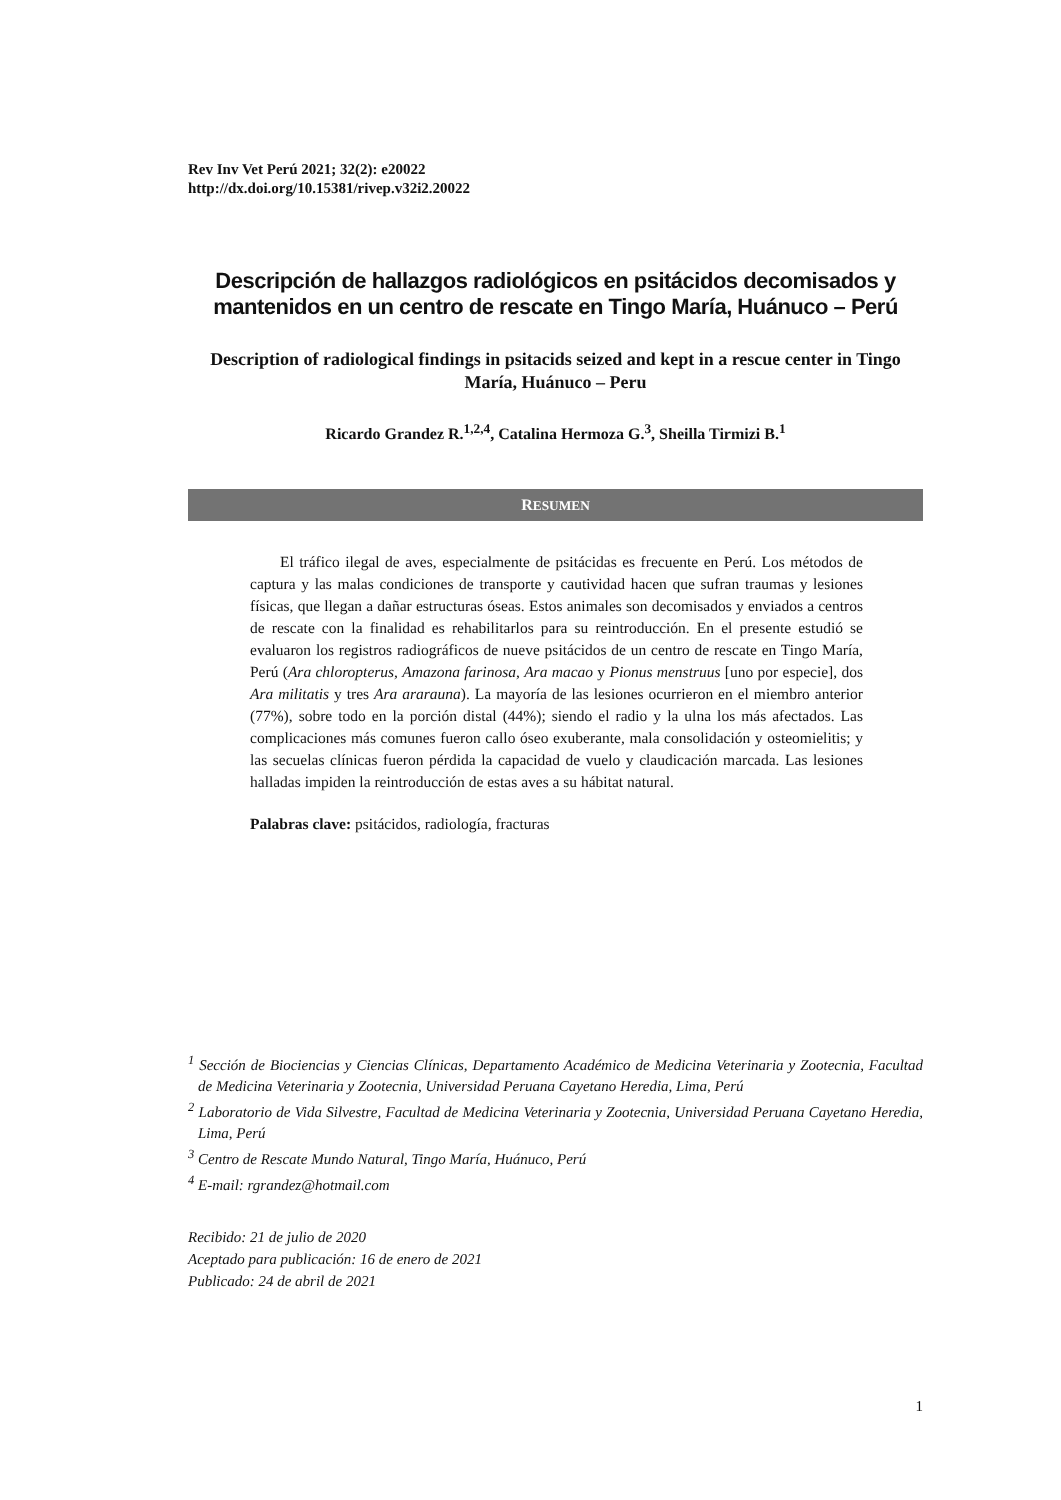Rev Inv Vet Perú 2021; 32(2): e20022
http://dx.doi.org/10.15381/rivep.v32i2.20022
Descripción de hallazgos radiológicos en psitácidos decomisados y mantenidos en un centro de rescate en Tingo María, Huánuco – Perú
Description of radiological findings in psitacids seized and kept in a rescue center in Tingo María, Huánuco – Peru
Ricardo Grandez R.<sup>1,2,4</sup>, Catalina Hermoza G.<sup>3</sup>, Sheilla Tirmizi B.<sup>1</sup>
RESUMEN
El tráfico ilegal de aves, especialmente de psitácidas es frecuente en Perú. Los métodos de captura y las malas condiciones de transporte y cautividad hacen que sufran traumas y lesiones físicas, que llegan a dañar estructuras óseas. Estos animales son decomisados y enviados a centros de rescate con la finalidad es rehabilitarlos para su reintroducción. En el presente estudió se evaluaron los registros radiográficos de nueve psitácidos de un centro de rescate en Tingo María, Perú (Ara chloropterus, Amazona farinosa, Ara macao y Pionus menstruus [uno por especie], dos Ara militatis y tres Ara ararauna). La mayoría de las lesiones ocurrieron en el miembro anterior (77%), sobre todo en la porción distal (44%); siendo el radio y la ulna los más afectados. Las complicaciones más comunes fueron callo óseo exuberante, mala consolidación y osteomielitis; y las secuelas clínicas fueron pérdida la capacidad de vuelo y claudicación marcada. Las lesiones halladas impiden la reintroducción de estas aves a su hábitat natural.
Palabras clave: psitácidos, radiología, fracturas
<sup>1</sup> Sección de Biociencias y Ciencias Clínicas, Departamento Académico de Medicina Veterinaria y Zootecnia, Facultad de Medicina Veterinaria y Zootecnia, Universidad Peruana Cayetano Heredia, Lima, Perú
<sup>2</sup> Laboratorio de Vida Silvestre, Facultad de Medicina Veterinaria y Zootecnia, Universidad Peruana Cayetano Heredia, Lima, Perú
<sup>3</sup> Centro de Rescate Mundo Natural, Tingo María, Huánuco, Perú
<sup>4</sup> E-mail: rgrandez@hotmail.com
Recibido: 21 de julio de 2020
Aceptado para publicación: 16 de enero de 2021
Publicado: 24 de abril de 2021
1